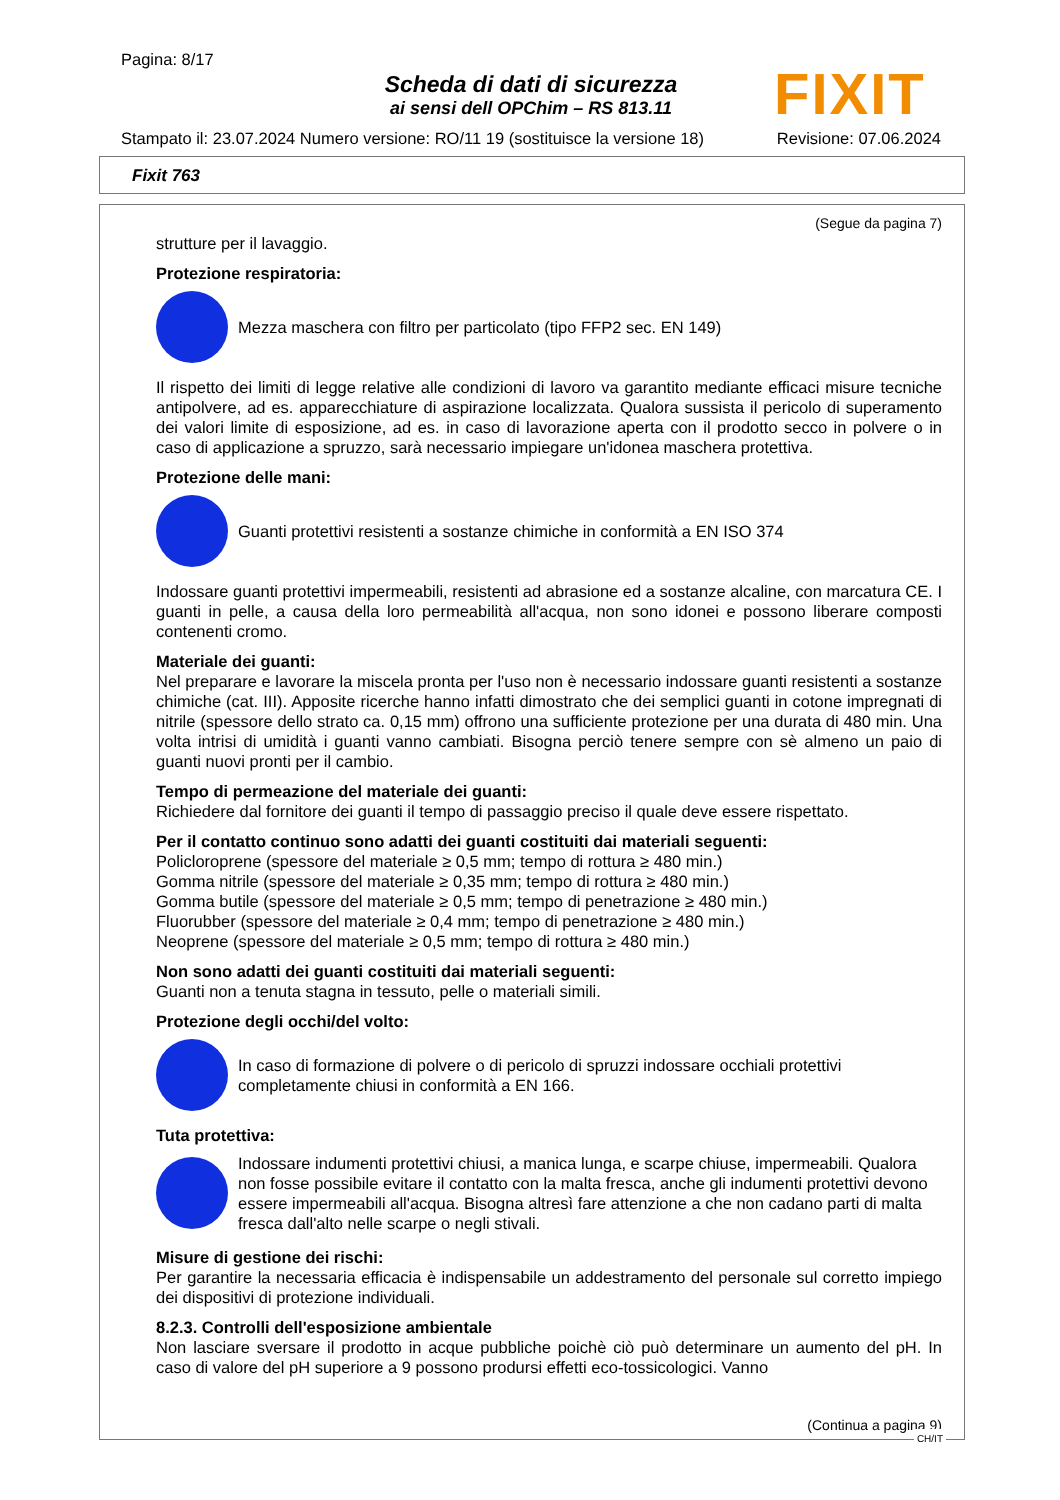Pagina: 8/17
Scheda di dati di sicurezza
ai sensi dell OPChim – RS 813.11
FIXIT
Stampato il: 23.07.2024 Numero versione: RO/11 19 (sostituisce la versione 18) Revisione: 07.06.2024
Fixit 763
(Segue da pagina 7)
strutture per il lavaggio.
Protezione respiratoria:
Mezza maschera con filtro per particolato (tipo FFP2 sec. EN 149)
Il rispetto dei limiti di legge relative alle condizioni di lavoro va garantito mediante efficaci misure tecniche antipolvere, ad es. apparecchiature di aspirazione localizzata. Qualora sussista il pericolo di superamento dei valori limite di esposizione, ad es. in caso di lavorazione aperta con il prodotto secco in polvere o in caso di applicazione a spruzzo, sarà necessario impiegare un'idonea maschera protettiva.
Protezione delle mani:
Guanti protettivi resistenti a sostanze chimiche in conformità a EN ISO 374
Indossare guanti protettivi impermeabili, resistenti ad abrasione ed a sostanze alcaline, con marcatura CE. I guanti in pelle, a causa della loro permeabilità all'acqua, non sono idonei e possono liberare composti contenenti cromo.
Materiale dei guanti:
Nel preparare e lavorare la miscela pronta per l'uso non è necessario indossare guanti resistenti a sostanze chimiche (cat. III). Apposite ricerche hanno infatti dimostrato che dei semplici guanti in cotone impregnati di nitrile (spessore dello strato ca. 0,15 mm) offrono una sufficiente protezione per una durata di 480 min. Una volta intrisi di umidità i guanti vanno cambiati. Bisogna perciò tenere sempre con sè almeno un paio di guanti nuovi pronti per il cambio.
Tempo di permeazione del materiale dei guanti:
Richiedere dal fornitore dei guanti il tempo di passaggio preciso il quale deve essere rispettato.
Per il contatto continuo sono adatti dei guanti costituiti dai materiali seguenti:
Policloroprene (spessore del materiale ≥ 0,5 mm; tempo di rottura ≥ 480 min.)
Gomma nitrile (spessore del materiale ≥ 0,35 mm; tempo di rottura ≥ 480 min.)
Gomma butile (spessore del materiale ≥ 0,5 mm; tempo di penetrazione ≥ 480 min.)
Fluorubber (spessore del materiale ≥ 0,4 mm; tempo di penetrazione ≥ 480 min.)
Neoprene (spessore del materiale ≥ 0,5 mm; tempo di rottura ≥ 480 min.)
Non sono adatti dei guanti costituiti dai materiali seguenti:
Guanti non a tenuta stagna in tessuto, pelle o materiali simili.
Protezione degli occhi/del volto:
In caso di formazione di polvere o di pericolo di spruzzi indossare occhiali protettivi completamente chiusi in conformità a EN 166.
Tuta protettiva:
Indossare indumenti protettivi chiusi, a manica lunga, e scarpe chiuse, impermeabili. Qualora non fosse possibile evitare il contatto con la malta fresca, anche gli indumenti protettivi devono essere impermeabili all'acqua. Bisogna altresì fare attenzione a che non cadano parti di malta fresca dall'alto nelle scarpe o negli stivali.
Misure di gestione dei rischi:
Per garantire la necessaria efficacia è indispensabile un addestramento del personale sul corretto impiego dei dispositivi di protezione individuali.
8.2.3. Controlli dell'esposizione ambientale
Non lasciare sversare il prodotto in acque pubbliche poichè ciò può determinare un aumento del pH. In caso di valore del pH superiore a 9 possono prodursi effetti eco-tossicologici. Vanno
(Continua a pagina 9)
CH/IT